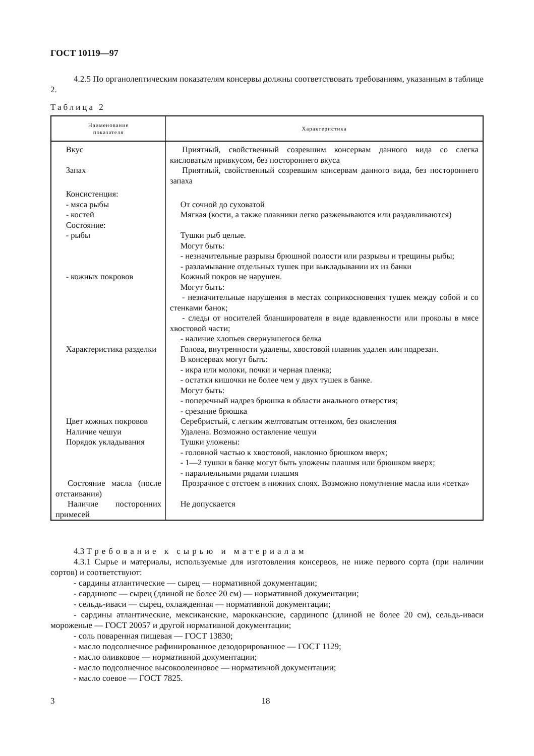ГОСТ 10119—97
4.2.5 По органолептическим показателям консервы должны соответствовать требованиям, указанным в таблице 2.
Таблица 2
| Наименование показателя | Характеристика |
| --- | --- |
| Вкус | Приятный, свойственный созревшим консервам данного вида со слегка кисловатым привкусом, без постороннего вкуса |
| Запах | Приятный, свойственный созревшим консервам данного вида, без постороннего запаха |
| Консистенция: - мяса рыбы - костей | От сочной до суховатой Мягкая (кости, а также плавники легко разжевываются или раздавливаются) |
| Состояние: - рыбы | Тушки рыб целые. Могут быть: - незначительные разрывы брюшной полости или разрывы и трещины рыбы; - разламывание отдельных тушек при выкладывании их из банки |
| - кожных покровов | Кожный покров не нарушен. Могут быть: - незначительные нарушения в местах соприкосновения тушек между собой и со стенками банок; - следы от носителей бланширователя в виде вдавленности или проколы в мясе хвостовой части; - наличие хлопьев свернувшегося белка |
| Характеристика разделки | Голова, внутренности удалены, хвостовой плавник удален или подрезан. В консервах могут быть: - икра или молоки, почки и черная пленка; - остатки кишочки не более чем у двух тушек в банке. Могут быть: - поперечный надрез брюшка в области анального отверстия; - срезание брюшка |
| Цвет кожных покровов | Серебристый, с легким желтоватым оттенком, без окисления |
| Наличие чешуи | Удалена. Возможно оставление чешуи |
| Порядок укладывания | Тушки уложены: - головной частью к хвостовой, наклонно брюшком вверх; - 1—2 тушки в банке могут быть уложены плашмя или брюшком вверх; - параллельными рядами плашмя |
| Состояние масла (после отстаивания) | Прозрачное с отстоем в нижних слоях. Возможно помутнение масла или «сетка» |
| Наличие посторонних примесей | Не допускается |
4.3 Требование к сырью и материалам
4.3.1 Сырье и материалы, используемые для изготовления консервов, не ниже первого сорта (при наличии сортов) и соответствуют:
- сардины атлантические — сырец — нормативной документации;
- сардинопс — сырец (длиной не более 20 см) — нормативной документации;
- сельдь-иваси — сырец, охлажденная — нормативной документации;
- сардины атлантические, мексиканские, марокканские, сардинопс (длиной не более 20 см), сельдь-иваси мороженые — ГОСТ 20057 и другой нормативной документации;
- соль поваренная пищевая — ГОСТ 13830;
- масло подсолнечное рафинированное дезодорированное — ГОСТ 1129;
- масло оливковое — нормативной документации;
- масло подсолнечное высокоолеиновое — нормативной документации;
- масло соевое — ГОСТ 7825.
3 18